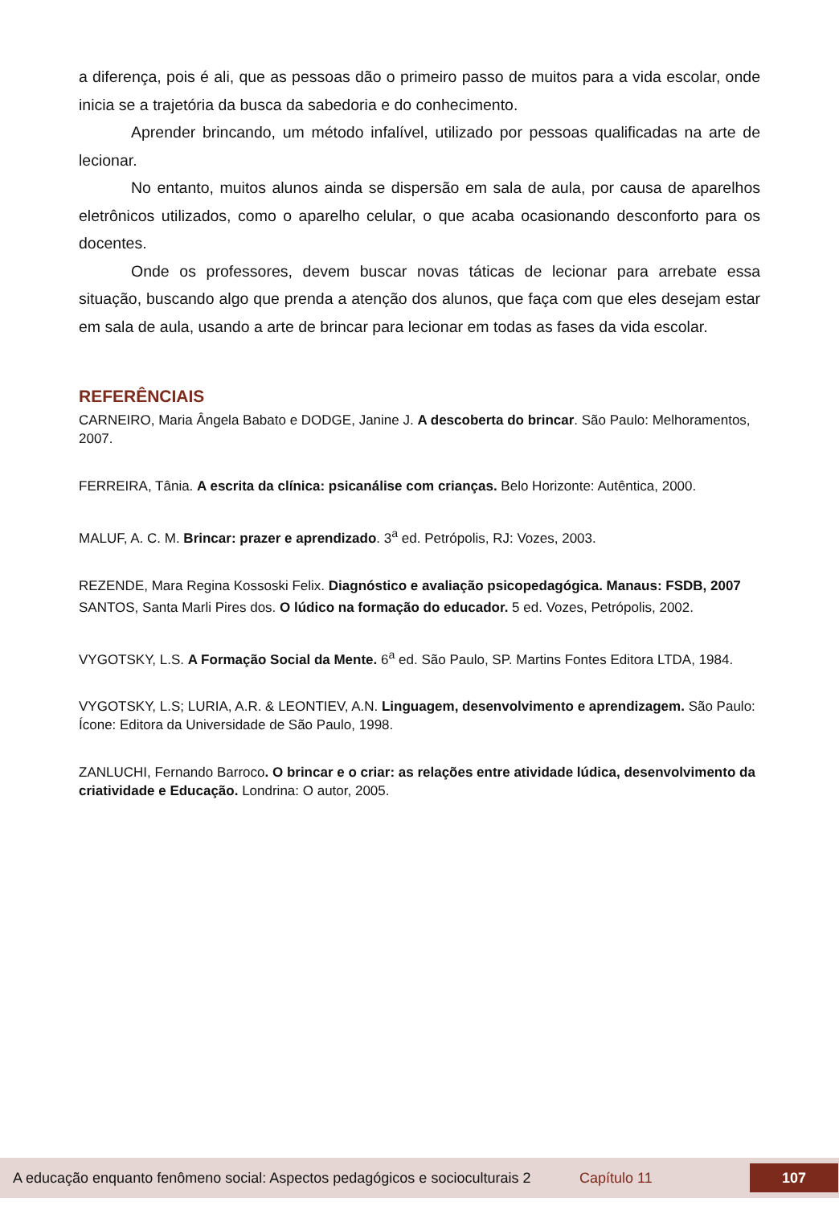a diferença, pois é ali, que as pessoas dão o primeiro passo de muitos para a vida escolar, onde inicia se a trajetória da busca da sabedoria e do conhecimento.
Aprender brincando, um método infalível, utilizado por pessoas qualificadas na arte de lecionar.
No entanto, muitos alunos ainda se dispersão em sala de aula, por causa de aparelhos eletrônicos utilizados, como o aparelho celular, o que acaba ocasionando desconforto para os docentes.
Onde os professores, devem buscar novas táticas de lecionar para arrebate essa situação, buscando algo que prenda a atenção dos alunos, que faça com que eles desejam estar em sala de aula, usando a arte de brincar para lecionar em todas as fases da vida escolar.
REFERÊNCIAIS
CARNEIRO, Maria Ângela Babato e DODGE, Janine J. A descoberta do brincar. São Paulo: Melhoramentos, 2007.
FERREIRA, Tânia. A escrita da clínica: psicanálise com crianças. Belo Horizonte: Autêntica, 2000.
MALUF, A. C. M. Brincar: prazer e aprendizado. 3<sup>a</sup> ed. Petrópolis, RJ: Vozes, 2003.
REZENDE, Mara Regina Kossoski Felix. Diagnóstico e avaliação psicopedagógica. Manaus: FSDB, 2007
SANTOS, Santa Marli Pires dos. O lúdico na formação do educador. 5 ed. Vozes, Petrópolis, 2002.
VYGOTSKY, L.S. A Formação Social da Mente. 6<sup>a</sup> ed. São Paulo, SP. Martins Fontes Editora LTDA, 1984.
VYGOTSKY, L.S; LURIA, A.R. & LEONTIEV, A.N. Linguagem, desenvolvimento e aprendizagem. São Paulo: Ícone: Editora da Universidade de São Paulo, 1998.
ZANLUCHI, Fernando Barroco. O brincar e o criar: as relações entre atividade lúdica, desenvolvimento da criatividade e Educação. Londrina: O autor, 2005.
A educação enquanto fenômeno social: Aspectos pedagógicos e socioculturais 2 Capítulo 11 107